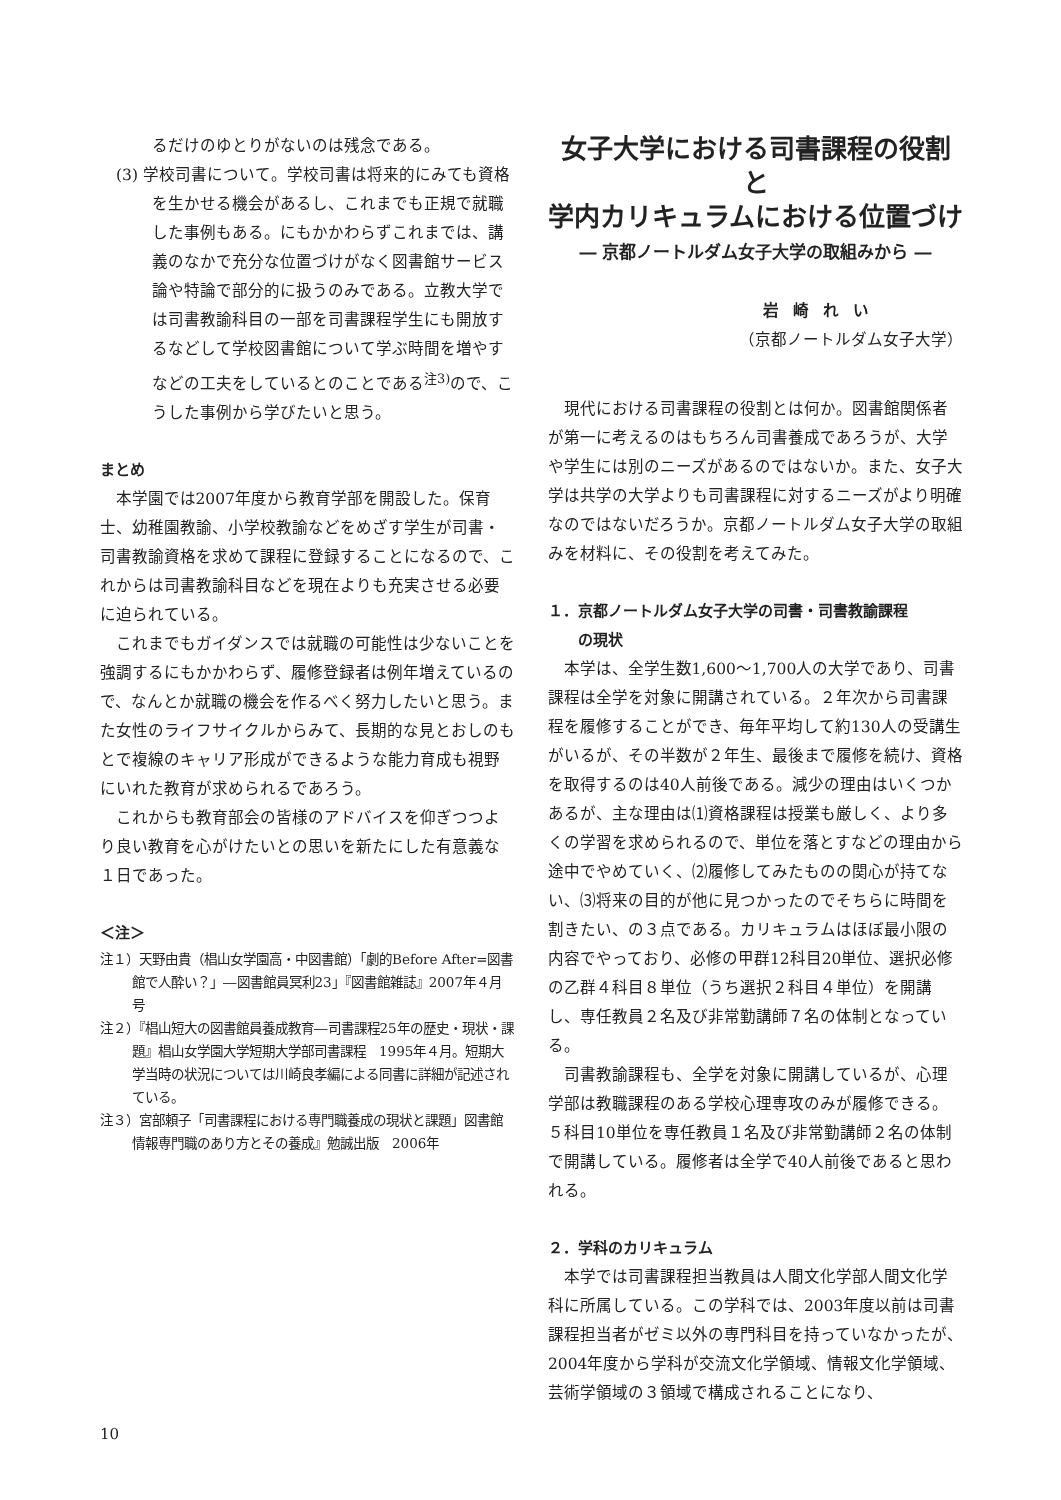るだけのゆとりがないのは残念である。
(3) 学校司書について。学校司書は将来的にみても資格を生かせる機会があるし、これまでも正規で就職した事例もある。にもかかわらずこれまでは、講義のなかで充分な位置づけがなく図書館サービス論や特論で部分的に扱うのみである。立教大学では司書教諭科目の一部を司書課程学生にも開放するなどして学校図書館について学ぶ時間を増やすなどの工夫をしているとのことである<sup>注3)</sup>ので、こうした事例から学びたいと思う。
まとめ
本学園では2007年度から教育学部を開設した。保育士、幼稚園教諭、小学校教諭などをめざす学生が司書・司書教諭資格を求めて課程に登録することになるので、これからは司書教諭科目などを現在よりも充実させる必要に迫られている。
これまでもガイダンスでは就職の可能性は少ないことを強調するにもかかわらず、履修登録者は例年増えているので、なんとか就職の機会を作るべく努力したいと思う。また女性のライフサイクルからみて、長期的な見とおしのもとで複線のキャリア形成ができるような能力育成も視野にいれた教育が求められるであろう。
これからも教育部会の皆様のアドバイスを仰ぎつつより良い教育を心がけたいとの思いを新たにした有意義な１日であった。
＜注＞
注１）天野由貴（椙山女学園高・中図書館）「劇的Before After=図書館で人酔い？」―図書館員冥利23」『図書館雑誌』2007年４月号
注２）『椙山短大の図書館員養成教育―司書課程25年の歴史・現状・課題』椙山女学園大学短期大学部司書課程　1995年４月。短期大学当時の状況については川崎良孝編による同書に詳細が記述されている。
注３）宮部頼子「司書課程における専門職養成の現状と課題」図書館情報専門職のあり方とその養成』勉誠出版　2006年
女子大学における司書課程の役割と
学内カリキュラムにおける位置づけ
― 京都ノートルダム女子大学の取組みから ―
岩崎れい
（京都ノートルダム女子大学）
現代における司書課程の役割とは何か。図書館関係者が第一に考えるのはもちろん司書養成であろうが、大学や学生には別のニーズがあるのではないか。また、女子大学は共学の大学よりも司書課程に対するニーズがより明確なのではないだろうか。京都ノートルダム女子大学の取組みを材料に、その役割を考えてみた。
１．京都ノートルダム女子大学の司書・司書教諭課程
　　の現状
本学は、全学生数1,600〜1,700人の大学であり、司書課程は全学を対象に開講されている。２年次から司書課程を履修することができ、毎年平均して約130人の受講生がいるが、その半数が２年生、最後まで履修を続け、資格を取得するのは40人前後である。減少の理由はいくつかあるが、主な理由は⑴資格課程は授業も厳しく、より多くの学習を求められるので、単位を落とすなどの理由から途中でやめていく、⑵履修してみたものの関心が持てない、⑶将来の目的が他に見つかったのでそちらに時間を割きたい、の３点である。カリキュラムはほぼ最小限の内容でやっており、必修の甲群12科目20単位、選択必修の乙群４科目８単位（うち選択２科目４単位）を開講し、専任教員２名及び非常勤講師７名の体制となっている。
司書教諭課程も、全学を対象に開講しているが、心理学部は教職課程のある学校心理専攻のみが履修できる。５科目10単位を専任教員１名及び非常勤講師２名の体制で開講している。履修者は全学で40人前後であると思われる。
２．学科のカリキュラム
本学では司書課程担当教員は人間文化学部人間文化学科に所属している。この学科では、2003年度以前は司書課程担当者がゼミ以外の専門科目を持っていなかったが、2004年度から学科が交流文化学領域、情報文化学領域、芸術学領域の３領域で構成されることになり、
10